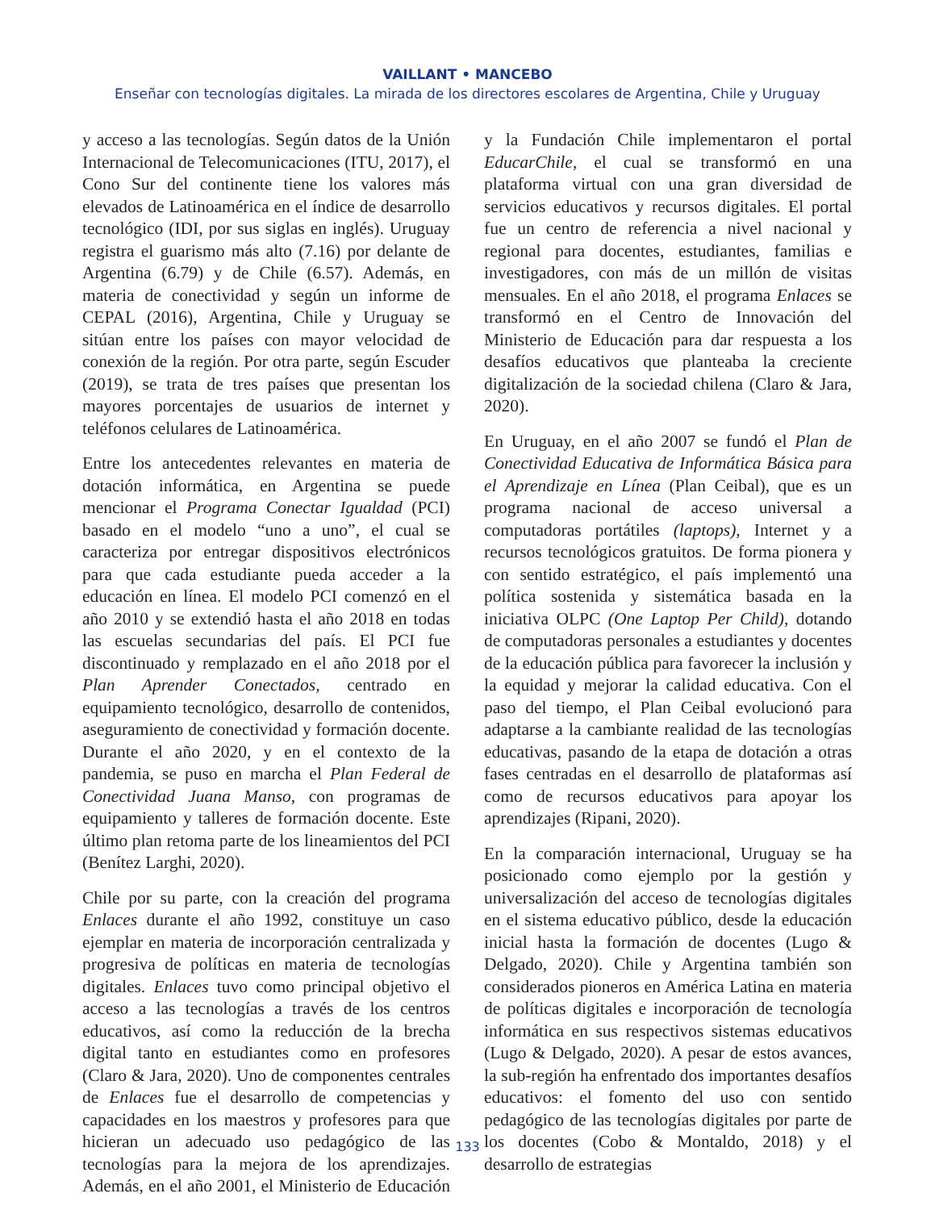VAILLANT • MANCEBO
Enseñar con tecnologías digitales. La mirada de los directores escolares de Argentina, Chile y Uruguay
y acceso a las tecnologías. Según datos de la Unión Internacional de Telecomunicaciones (ITU, 2017), el Cono Sur del continente tiene los valores más elevados de Latinoamérica en el índice de desarrollo tecnológico (IDI, por sus siglas en inglés). Uruguay registra el guarismo más alto (7.16) por delante de Argentina (6.79) y de Chile (6.57). Además, en materia de conectividad y según un informe de CEPAL (2016), Argentina, Chile y Uruguay se sitúan entre los países con mayor velocidad de conexión de la región. Por otra parte, según Escuder (2019), se trata de tres países que presentan los mayores porcentajes de usuarios de internet y teléfonos celulares de Latinoamérica.
Entre los antecedentes relevantes en materia de dotación informática, en Argentina se puede mencionar el Programa Conectar Igualdad (PCI) basado en el modelo “uno a uno”, el cual se caracteriza por entregar dispositivos electrónicos para que cada estudiante pueda acceder a la educación en línea. El modelo PCI comenzó en el año 2010 y se extendió hasta el año 2018 en todas las escuelas secundarias del país. El PCI fue discontinuado y remplazado en el año 2018 por el Plan Aprender Conectados, centrado en equipamiento tecnológico, desarrollo de contenidos, aseguramiento de conectividad y formación docente. Durante el año 2020, y en el contexto de la pandemia, se puso en marcha el Plan Federal de Conectividad Juana Manso, con programas de equipamiento y talleres de formación docente. Este último plan retoma parte de los lineamientos del PCI (Benítez Larghi, 2020).
Chile por su parte, con la creación del programa Enlaces durante el año 1992, constituye un caso ejemplar en materia de incorporación centralizada y progresiva de políticas en materia de tecnologías digitales. Enlaces tuvo como principal objetivo el acceso a las tecnologías a través de los centros educativos, así como la reducción de la brecha digital tanto en estudiantes como en profesores (Claro & Jara, 2020). Uno de componentes centrales de Enlaces fue el desarrollo de competencias y capacidades en los maestros y profesores para que hicieran un adecuado uso pedagógico de las tecnologías para la mejora de los aprendizajes. Además, en el año 2001, el Ministerio de Educación y la Fundación Chile implementaron el portal EducarChile, el cual se transformó en una plataforma virtual con una gran diversidad de servicios educativos y recursos digitales. El portal fue un centro de referencia a nivel nacional y regional para docentes, estudiantes, familias e investigadores, con más de un millón de visitas mensuales. En el año 2018, el programa Enlaces se transformó en el Centro de Innovación del Ministerio de Educación para dar respuesta a los desafíos educativos que planteaba la creciente digitalización de la sociedad chilena (Claro & Jara, 2020).
En Uruguay, en el año 2007 se fundó el Plan de Conectividad Educativa de Informática Básica para el Aprendizaje en Línea (Plan Ceibal), que es un programa nacional de acceso universal a computadoras portátiles (laptops), Internet y a recursos tecnológicos gratuitos. De forma pionera y con sentido estratégico, el país implementó una política sostenida y sistemática basada en la iniciativa OLPC (One Laptop Per Child), dotando de computadoras personales a estudiantes y docentes de la educación pública para favorecer la inclusión y la equidad y mejorar la calidad educativa. Con el paso del tiempo, el Plan Ceibal evolucionó para adaptarse a la cambiante realidad de las tecnologías educativas, pasando de la etapa de dotación a otras fases centradas en el desarrollo de plataformas así como de recursos educativos para apoyar los aprendizajes (Ripani, 2020).
En la comparación internacional, Uruguay se ha posicionado como ejemplo por la gestión y universalización del acceso de tecnologías digitales en el sistema educativo público, desde la educación inicial hasta la formación de docentes (Lugo & Delgado, 2020). Chile y Argentina también son considerados pioneros en América Latina en materia de políticas digitales e incorporación de tecnología informática en sus respectivos sistemas educativos (Lugo & Delgado, 2020). A pesar de estos avances, la sub-región ha enfrentado dos importantes desafíos educativos: el fomento del uso con sentido pedagógico de las tecnologías digitales por parte de los docentes (Cobo & Montaldo, 2018) y el desarrollo de estrategias
133